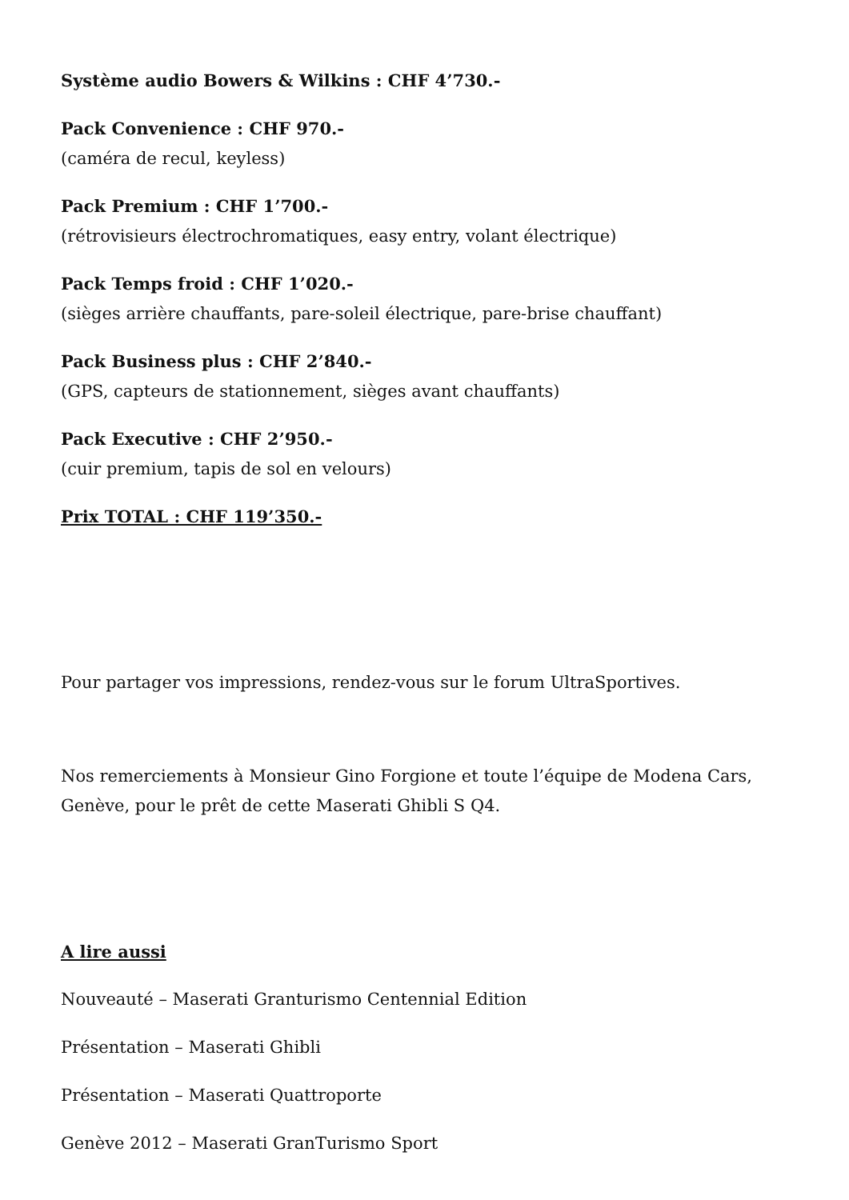Système audio Bowers & Wilkins : CHF 4’730.-
Pack Convenience : CHF 970.-
(caméra de recul, keyless)
Pack Premium : CHF 1’700.-
(rétrovisieurs électrochromatiques, easy entry, volant électrique)
Pack Temps froid : CHF 1’020.-
(sièges arrière chauffants, pare-soleil électrique, pare-brise chauffant)
Pack Business plus : CHF 2’840.-
(GPS, capteurs de stationnement, sièges avant chauffants)
Pack Executive : CHF 2’950.-
(cuir premium, tapis de sol en velours)
Prix TOTAL : CHF 119’350.-
Pour partager vos impressions, rendez-vous sur le forum UltraSportives.
Nos remerciements à Monsieur Gino Forgione et toute l’équipe de Modena Cars, Genève, pour le prêt de cette Maserati Ghibli S Q4.
A lire aussi
Nouveauté – Maserati Granturismo Centennial Edition
Présentation – Maserati Ghibli
Présentation – Maserati Quattroporte
Genève 2012 – Maserati GranTurismo Sport